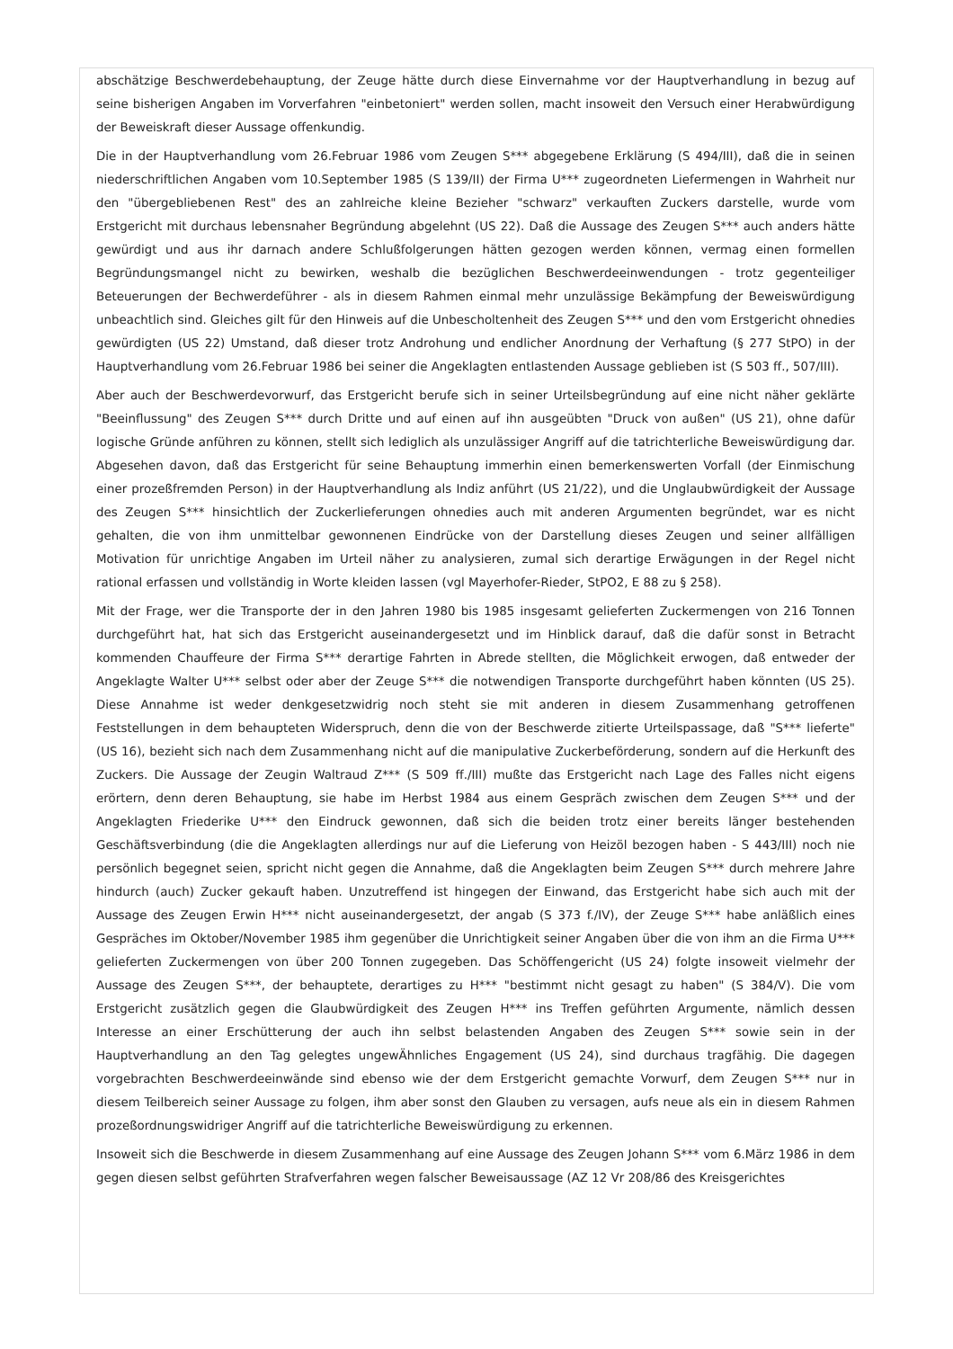abschätzige Beschwerdebehauptung, der Zeuge hätte durch diese Einvernahme vor der Hauptverhandlung in bezug auf seine bisherigen Angaben im Vorverfahren "einbetoniert" werden sollen, macht insoweit den Versuch einer Herabwürdigung der Beweiskraft dieser Aussage offenkundig.
Die in der Hauptverhandlung vom 26.Februar 1986 vom Zeugen S*** abgegebene Erklärung (S 494/III), daß die in seinen niederschriftlichen Angaben vom 10.September 1985 (S 139/II) der Firma U*** zugeordneten Liefermengen in Wahrheit nur den "übergebliebenen Rest" des an zahlreiche kleine Bezieher "schwarz" verkauften Zuckers darstelle, wurde vom Erstgericht mit durchaus lebensnaher Begründung abgelehnt (US 22). Daß die Aussage des Zeugen S*** auch anders hätte gewürdigt und aus ihr darnach andere Schlußfolgerungen hätten gezogen werden können, vermag einen formellen Begründungsmangel nicht zu bewirken, weshalb die bezüglichen Beschwerdeeinwendungen - trotz gegenteiliger Beteuerungen der Bechwerdeführer - als in diesem Rahmen einmal mehr unzulässige Bekämpfung der Beweiswürdigung unbeachtlich sind. Gleiches gilt für den Hinweis auf die Unbescholtenheit des Zeugen S*** und den vom Erstgericht ohnedies gewürdigten (US 22) Umstand, daß dieser trotz Androhung und endlicher Anordnung der Verhaftung (§ 277 StPO) in der Hauptverhandlung vom 26.Februar 1986 bei seiner die Angeklagten entlastenden Aussage geblieben ist (S 503 ff., 507/III).
Aber auch der Beschwerdevorwurf, das Erstgericht berufe sich in seiner Urteilsbegründung auf eine nicht näher geklärte "Beeinflussung" des Zeugen S*** durch Dritte und auf einen auf ihn ausgeübten "Druck von außen" (US 21), ohne dafür logische Gründe anführen zu können, stellt sich lediglich als unzulässiger Angriff auf die tatrichterliche Beweiswürdigung dar. Abgesehen davon, daß das Erstgericht für seine Behauptung immerhin einen bemerkenswerten Vorfall (der Einmischung einer prozeßfremden Person) in der Hauptverhandlung als Indiz anführt (US 21/22), und die Unglaubwürdigkeit der Aussage des Zeugen S*** hinsichtlich der Zuckerlieferungen ohnedies auch mit anderen Argumenten begründet, war es nicht gehalten, die von ihm unmittelbar gewonnenen Eindrücke von der Darstellung dieses Zeugen und seiner allfälligen Motivation für unrichtige Angaben im Urteil näher zu analysieren, zumal sich derartige Erwägungen in der Regel nicht rational erfassen und vollständig in Worte kleiden lassen (vgl Mayerhofer-Rieder, StPO2, E 88 zu § 258).
Mit der Frage, wer die Transporte der in den Jahren 1980 bis 1985 insgesamt gelieferten Zuckermengen von 216 Tonnen durchgeführt hat, hat sich das Erstgericht auseinandergesetzt und im Hinblick darauf, daß die dafür sonst in Betracht kommenden Chauffeure der Firma S*** derartige Fahrten in Abrede stellten, die Möglichkeit erwogen, daß entweder der Angeklagte Walter U*** selbst oder aber der Zeuge S*** die notwendigen Transporte durchgeführt haben könnten (US 25). Diese Annahme ist weder denkgesetzwidrig noch steht sie mit anderen in diesem Zusammenhang getroffenen Feststellungen in dem behaupteten Widerspruch, denn die von der Beschwerde zitierte Urteilspassage, daß "S*** lieferte" (US 16), bezieht sich nach dem Zusammenhang nicht auf die manipulative Zuckerbeförderung, sondern auf die Herkunft des Zuckers. Die Aussage der Zeugin Waltraud Z*** (S 509 ff./III) mußte das Erstgericht nach Lage des Falles nicht eigens erörtern, denn deren Behauptung, sie habe im Herbst 1984 aus einem Gespräch zwischen dem Zeugen S*** und der Angeklagten Friederike U*** den Eindruck gewonnen, daß sich die beiden trotz einer bereits länger bestehenden Geschäftsverbindung (die die Angeklagten allerdings nur auf die Lieferung von Heizöl bezogen haben - S 443/III) noch nie persönlich begegnet seien, spricht nicht gegen die Annahme, daß die Angeklagten beim Zeugen S*** durch mehrere Jahre hindurch (auch) Zucker gekauft haben. Unzutreffend ist hingegen der Einwand, das Erstgericht habe sich auch mit der Aussage des Zeugen Erwin H*** nicht auseinandergesetzt, der angab (S 373 f./IV), der Zeuge S*** habe anläßlich eines Gespräches im Oktober/November 1985 ihm gegenüber die Unrichtigkeit seiner Angaben über die von ihm an die Firma U*** gelieferten Zuckermengen von über 200 Tonnen zugegeben. Das Schöffengericht (US 24) folgte insoweit vielmehr der Aussage des Zeugen S***, der behauptete, derartiges zu H*** "bestimmt nicht gesagt zu haben" (S 384/V). Die vom Erstgericht zusätzlich gegen die Glaubwürdigkeit des Zeugen H*** ins Treffen geführten Argumente, nämlich dessen Interesse an einer Erschütterung der auch ihn selbst belastenden Angaben des Zeugen S*** sowie sein in der Hauptverhandlung an den Tag gelegtes ungewÄhnliches Engagement (US 24), sind durchaus tragfähig. Die dagegen vorgebrachten Beschwerdeeinwände sind ebenso wie der dem Erstgericht gemachte Vorwurf, dem Zeugen S*** nur in diesem Teilbereich seiner Aussage zu folgen, ihm aber sonst den Glauben zu versagen, aufs neue als ein in diesem Rahmen prozeßordnungswidriger Angriff auf die tatrichterliche Beweiswürdigung zu erkennen.
Insoweit sich die Beschwerde in diesem Zusammenhang auf eine Aussage des Zeugen Johann S*** vom 6.März 1986 in dem gegen diesen selbst geführten Strafverfahren wegen falscher Beweisaussage (AZ 12 Vr 208/86 des Kreisgerichtes